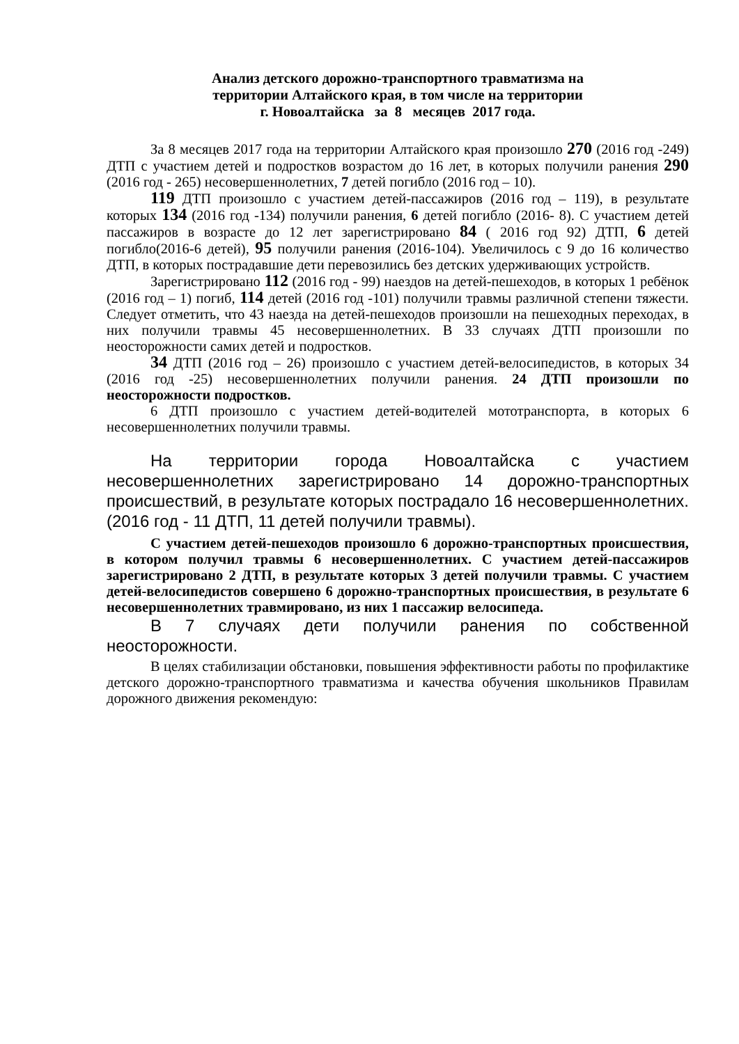Анализ детского дорожно-транспортного травматизма на
территории Алтайского края, в том числе на территории
г. Новоалтайска за 8 месяцев 2017 года.
За 8 месяцев 2017 года на территории Алтайского края произошло 270 (2016 год -249) ДТП с участием детей и подростков возрастом до 16 лет, в которых получили ранения 290 (2016 год - 265) несовершеннолетних, 7 детей погибло (2016 год – 10).
119 ДТП произошло с участием детей-пассажиров (2016 год – 119), в результате которых 134 (2016 год -134) получили ранения, 6 детей погибло (2016- 8). С участием детей пассажиров в возрасте до 12 лет зарегистрировано 84 ( 2016 год 92) ДТП, 6 детей погибло(2016-6 детей), 95 получили ранения (2016-104). Увеличилось с 9 до 16 количество ДТП, в которых пострадавшие дети перевозились без детских удерживающих устройств.
Зарегистрировано 112 (2016 год - 99) наездов на детей-пешеходов, в которых 1 ребёнок (2016 год – 1) погиб, 114 детей (2016 год -101) получили травмы различной степени тяжести. Следует отметить, что 43 наезда на детей-пешеходов произошли на пешеходных переходах, в них получили травмы 45 несовершеннолетних. В 33 случаях ДТП произошли по неосторожности самих детей и подростков.
34 ДТП (2016 год – 26) произошло с участием детей-велосипедистов, в которых 34 (2016 год -25) несовершеннолетних получили ранения. 24 ДТП произошли по неосторожности подростков.
6 ДТП произошло с участием детей-водителей мототранспорта, в которых 6 несовершеннолетних получили травмы.
На территории города Новоалтайска с участием несовершеннолетних зарегистрировано 14 дорожно-транспортных происшествий, в результате которых пострадало 16 несовершеннолетних. (2016 год - 11 ДТП, 11 детей получили травмы).
С участием детей-пешеходов произошло 6 дорожно-транспортных происшествия, в котором получил травмы 6 несовершеннолетних. С участием детей-пассажиров зарегистрировано 2 ДТП, в результате которых 3 детей получили травмы. С участием детей-велосипедистов совершено 6 дорожно-транспортных происшествия, в результате 6 несовершеннолетних травмировано, из них 1 пассажир велосипеда.
В 7 случаях дети получили ранения по собственной неосторожности.
В целях стабилизации обстановки, повышения эффективности работы по профилактике детского дорожно-транспортного травматизма и качества обучения школьников Правилам дорожного движения рекомендую: